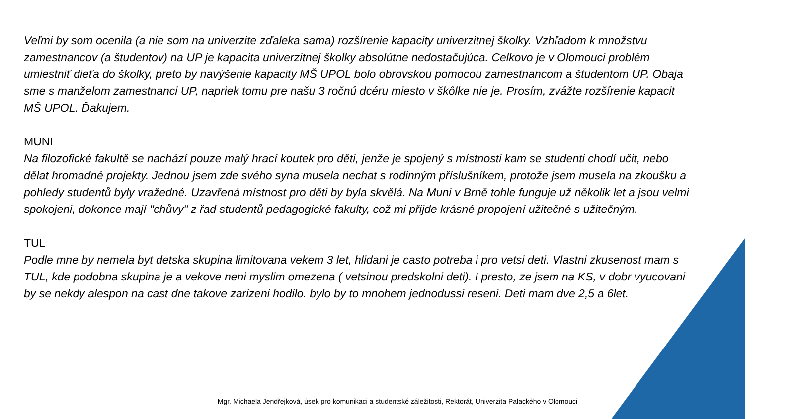Veľmi by som ocenila (a nie som na univerzite zďaleka sama) rozšírenie kapacity univerzitnej školky. Vzhľadom k množstvu zamestnancov (a študentov) na UP je kapacita univerzitnej školky absolútne nedostačujúca. Celkovo je v Olomouci problém umiestniť dieťa do školky, preto by navýšenie kapacity MŠ UPOL bolo obrovskou pomocou zamestnancom a študentom UP. Obaja sme s manželom zamestnanci UP, napriek tomu pre našu 3 ročnú dcéru miesto v škôlke nie je. Prosím, zvážte rozšírenie kapacit MŠ UPOL. Ďakujem.
MUNI
Na filozofické fakultě se nachází pouze malý hrací koutek pro děti, jenže je spojený s místnosti kam se studenti chodí učit, nebo dělat hromadné projekty. Jednou jsem zde svého syna musela nechat s rodinným příslušníkem, protože jsem musela na zkoušku a pohledy studentů byly vražedné. Uzavřená místnost pro děti by byla skvělá. Na Muni v Brně tohle funguje už několik let a jsou velmi spokojeni, dokonce mají "chůvy" z řad studentů pedagogické fakulty, což mi přijde krásné propojení užitečné s užitečným.
TUL
Podle mne by nemela byt detska skupina limitovana vekem 3 let, hlidani je casto potreba i pro vetsi deti. Vlastni zkusenost mam s TUL, kde podobna skupina je a vekove neni myslim omezena ( vetsinou predskolni deti). I presto, ze jsem na KS, v dobr vyucovani by se nekdy alespon na cast dne takove zarizeni hodilo. bylo by to mnohem jednodussi reseni. Deti mam dve 2,5 a 6let.
Mgr. Michaela Jendřejková, úsek pro komunikaci a studentské záležitosti, Rektorát, Univerzita Palackého v Olomouci